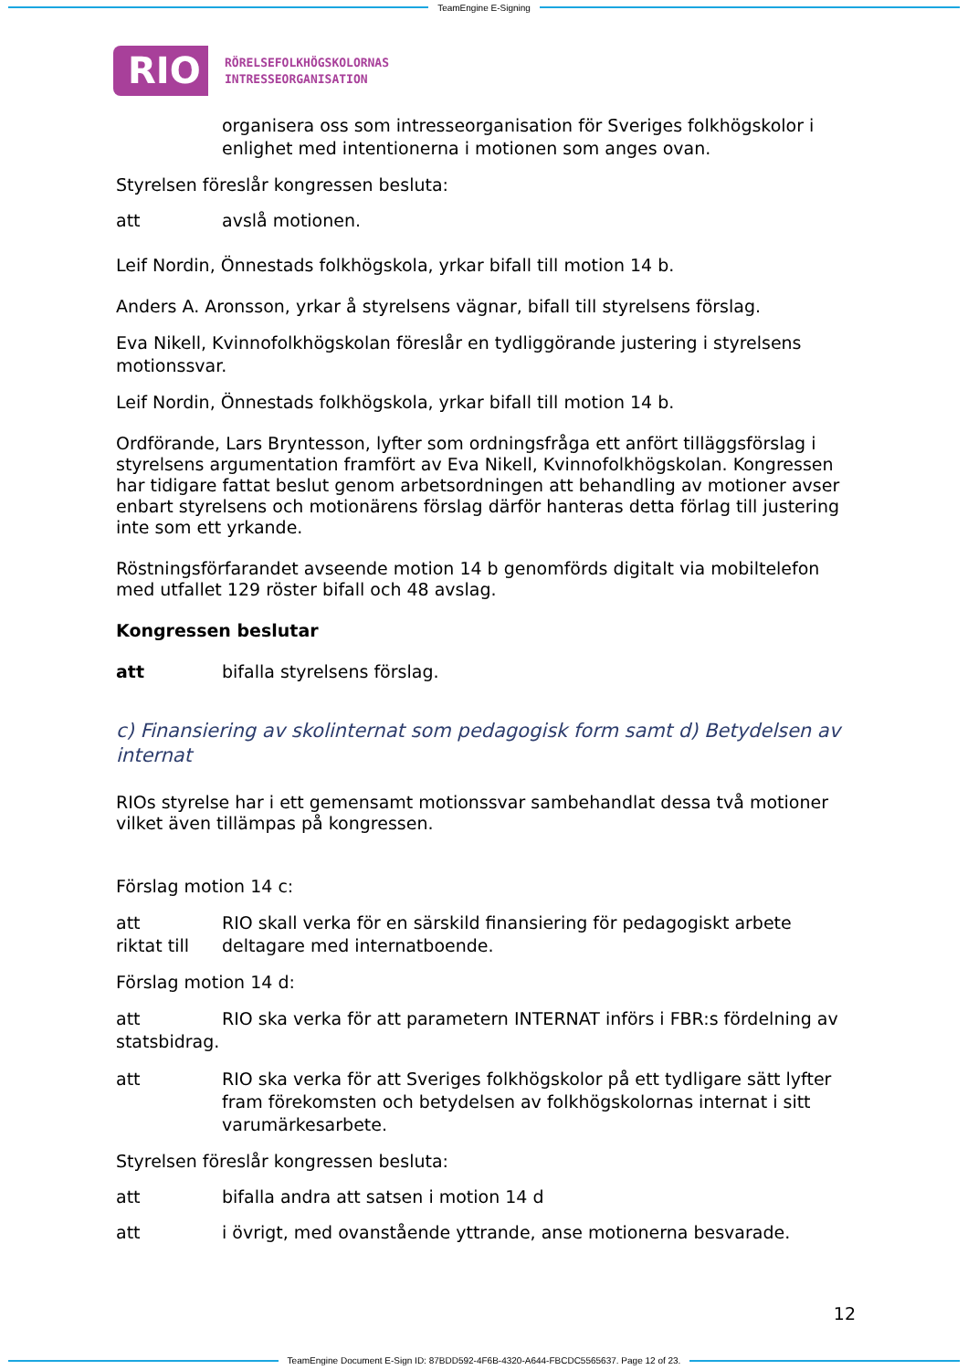TeamEngine E-Signing
RIO
RÖRELSEFOLKHÖGSKOLORNAS
INTRESSEORGANISATION
organisera oss som intresseorganisation för Sveriges folkhögskolor i enlighet med intentionerna i motionen som anges ovan.
Styrelsen föreslår kongressen besluta:
att avslå motionen.
Leif Nordin, Önnestads folkhögskola, yrkar bifall till motion 14 b.
Anders A. Aronsson, yrkar å styrelsens vägnar, bifall till styrelsens förslag.
Eva Nikell, Kvinnofolkhögskolan föreslår en tydliggörande justering i styrelsens motionssvar.
Leif Nordin, Önnestads folkhögskola, yrkar bifall till motion 14 b.
Ordförande, Lars Bryntesson, lyfter som ordningsfråga ett anfört tilläggsförslag i styrelsens argumentation framfört av Eva Nikell, Kvinnofolkhögskolan. Kongressen har tidigare fattat beslut genom arbetsordningen att behandling av motioner avser enbart styrelsens och motionärens förslag därför hanteras detta förlag till justering inte som ett yrkande.
Röstningsförfarandet avseende motion 14 b genomförds digitalt via mobiltelefon med utfallet 129 röster bifall och 48 avslag.
Kongressen beslutar
att bifalla styrelsens förslag.
c) Finansiering av skolinternat som pedagogisk form samt d) Betydelsen av internat
RIOs styrelse har i ett gemensamt motionssvar sambehandlat dessa två motioner vilket även tillämpas på kongressen.
Förslag motion 14 c:
att
riktat till
RIO skall verka för en särskild finansiering för pedagogiskt arbete deltagare med internatboende.
Förslag motion 14 d:
att RIO ska verka för att parametern INTERNAT införs i FBR:s fördelning av statsbidrag.
att RIO ska verka för att Sveriges folkhögskolor på ett tydligare sätt lyfter fram förekomsten och betydelsen av folkhögskolornas internat i sitt varumärkesarbete.
Styrelsen föreslår kongressen besluta:
att bifalla andra att satsen i motion 14 d
att i övrigt, med ovanstående yttrande, anse motionerna besvarade.
12
TeamEngine Document E-Sign ID: 87BDD592-4F6B-4320-A644-FBCDC5565637. Page 12 of 23.